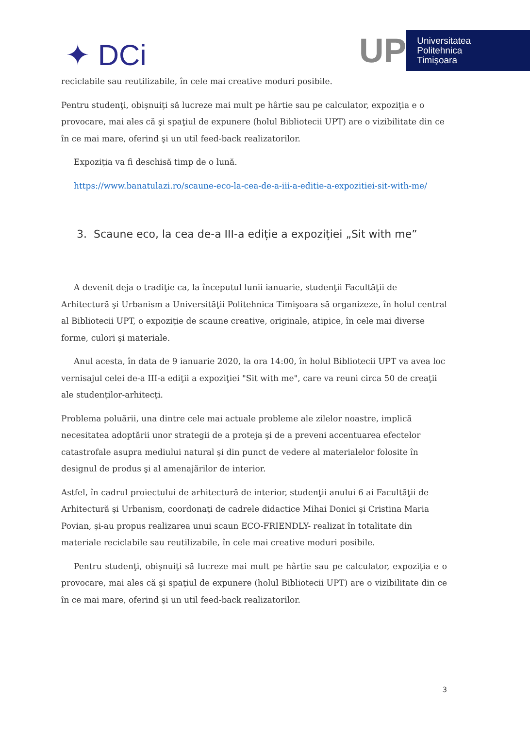✦ DCi
UP
Universitatea
Politehnica
Timişoara
reciclabile sau reutilizabile, în cele mai creative moduri posibile.
Pentru studenţi, obişnuiţi să lucreze mai mult pe hârtie sau pe calculator, expoziţia e o provocare, mai ales că şi spaţiul de expunere (holul Bibliotecii UPT) are o vizibilitate din ce în ce mai mare, oferind şi un util feed-back realizatorilor.
Expoziţia va fi deschisă timp de o lună.
https://www.banatulazi.ro/scaune-eco-la-cea-de-a-iii-a-editie-a-expozitiei-sit-with-me/
3. Scaune eco, la cea de-a III-a ediție a expoziției „Sit with me”
A devenit deja o tradiţie ca, la începutul lunii ianuarie, studenţii Facultăţii de Arhitectură şi Urbanism a Universităţii Politehnica Timişoara să organizeze, în holul central al Bibliotecii UPT, o expoziţie de scaune creative, originale, atipice, în cele mai diverse forme, culori şi materiale.
Anul acesta, în data de 9 ianuarie 2020, la ora 14:00, în holul Bibliotecii UPT va avea loc vernisajul celei de-a III-a ediţii a expoziţiei "Sit with me", care va reuni circa 50 de creaţii ale studenţilor-arhitecţi.
Problema poluării, una dintre cele mai actuale probleme ale zilelor noastre, implică necesitatea adoptării unor strategii de a proteja şi de a preveni accentuarea efectelor catastrofale asupra mediului natural şi din punct de vedere al materialelor folosite în designul de produs şi al amenajărilor de interior.
Astfel, în cadrul proiectului de arhitectură de interior, studenţii anului 6 ai Facultăţii de Arhitectură şi Urbanism, coordonaţi de cadrele didactice Mihai Donici şi Cristina Maria Povian, şi-au propus realizarea unui scaun ECO-FRIENDLY- realizat în totalitate din materiale reciclabile sau reutilizabile, în cele mai creative moduri posibile.
Pentru studenţi, obişnuiţi să lucreze mai mult pe hârtie sau pe calculator, expoziţia e o provocare, mai ales că şi spaţiul de expunere (holul Bibliotecii UPT) are o vizibilitate din ce în ce mai mare, oferind şi un util feed-back realizatorilor.
3